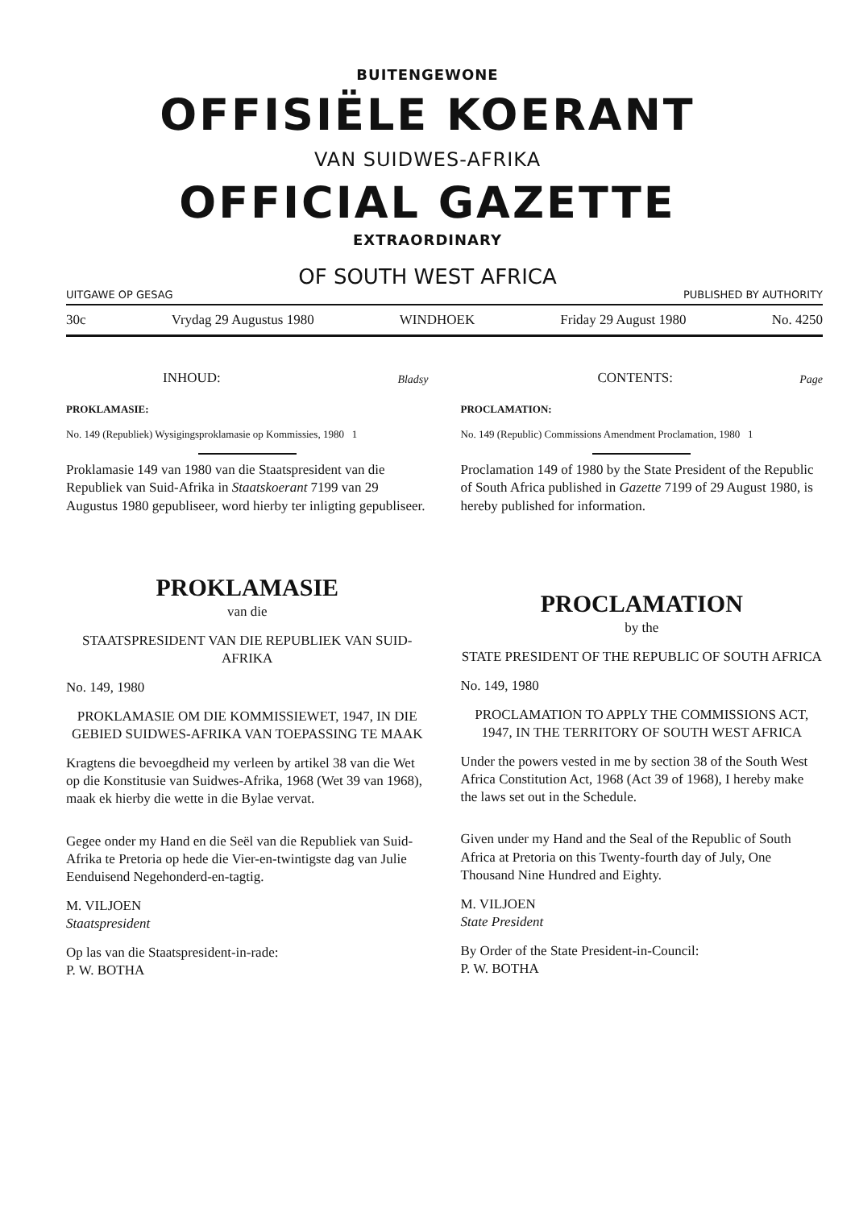BUITENGEWONE
OFFISIËLE KOERANT
VAN SUIDWES-AFRIKA
OFFICIAL GAZETTE
EXTRAORDINARY
OF SOUTH WEST AFRICA
UITGAWE OP GESAG PUBLISHED BY AUTHORITY
30c Vrydag 29 Augustus 1980 WINDHOEK Friday 29 August 1980 No. 4250
INHOUD: Bladsy
PROKLAMASIE:
No. 149 (Republiek) Wysigingsproklamasie op Kommissies, 1980 1
Proklamasie 149 van 1980 van die Staatspresident van die Republiek van Suid-Afrika in Staatskoerant 7199 van 29 Augustus 1980 gepubliseer, word hierby ter inligting gepubliseer.
PROKLAMASIE
van die
STAATSPRESIDENT VAN DIE REPUBLIEK VAN SUID-AFRIKA
No. 149, 1980
PROKLAMASIE OM DIE KOMMISSIEWET, 1947, IN DIE GEBIED SUIDWES-AFRIKA VAN TOEPASSING TE MAAK
Kragtens die bevoegdheid my verleen by artikel 38 van die Wet op die Konstitusie van Suidwes-Afrika, 1968 (Wet 39 van 1968), maak ek hierby die wette in die Bylae vervat.
Gegee onder my Hand en die Seël van die Republiek van Suid-Afrika te Pretoria op hede die Vier-en-twintigste dag van Julie Eenduisend Negehonderd-en-tagtig.
M. VILJOEN
Staatspresident
Op las van die Staatspresident-in-rade:
P. W. BOTHA
CONTENTS: Page
PROCLAMATION:
No. 149 (Republic) Commissions Amendment Proclamation, 1980 1
Proclamation 149 of 1980 by the State President of the Republic of South Africa published in Gazette 7199 of 29 August 1980, is hereby published for information.
PROCLAMATION
by the
STATE PRESIDENT OF THE REPUBLIC OF SOUTH AFRICA
No. 149, 1980
PROCLAMATION TO APPLY THE COMMISSIONS ACT, 1947, IN THE TERRITORY OF SOUTH WEST AFRICA
Under the powers vested in me by section 38 of the South West Africa Constitution Act, 1968 (Act 39 of 1968), I hereby make the laws set out in the Schedule.
Given under my Hand and the Seal of the Republic of South Africa at Pretoria on this Twenty-fourth day of July, One Thousand Nine Hundred and Eighty.
M. VILJOEN
State President
By Order of the State President-in-Council:
P. W. BOTHA